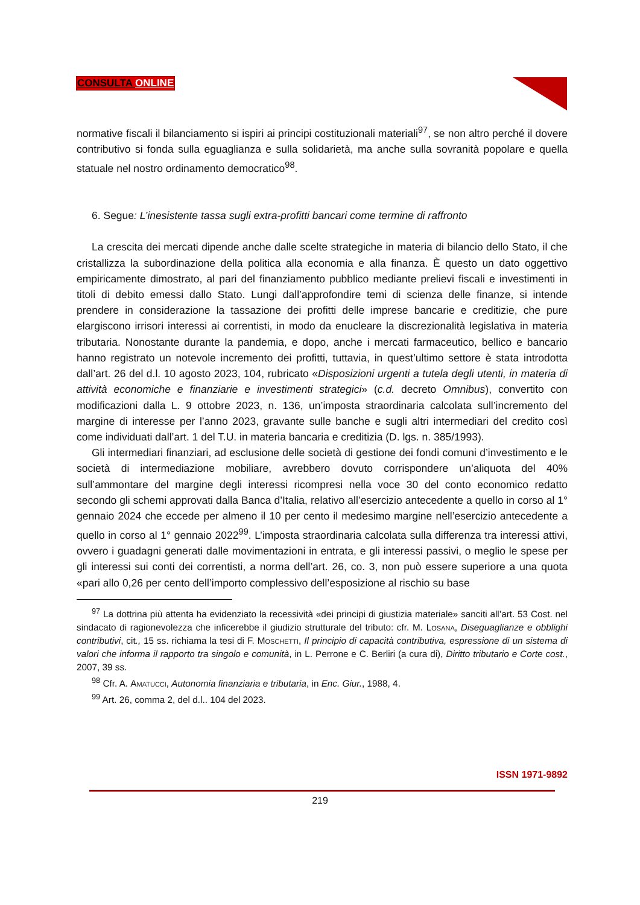CONSULTA ONLINE
normative fiscali il bilanciamento si ispiri ai principi costituzionali materiali<sup>97</sup>, se non altro perché il dovere contributivo si fonda sulla eguaglianza e sulla solidarietà, ma anche sulla sovranità popolare e quella statuale nel nostro ordinamento democratico<sup>98</sup>.
6. Segue: L’inesistente tassa sugli extra-profitti bancari come termine di raffronto
La crescita dei mercati dipende anche dalle scelte strategiche in materia di bilancio dello Stato, il che cristallizza la subordinazione della politica alla economia e alla finanza. È questo un dato oggettivo empiricamente dimostrato, al pari del finanziamento pubblico mediante prelievi fiscali e investimenti in titoli di debito emessi dallo Stato. Lungi dall’approfondire temi di scienza delle finanze, si intende prendere in considerazione la tassazione dei profitti delle imprese bancarie e creditizie, che pure elargiscono irrisori interessi ai correntisti, in modo da enucleare la discrezionalità legislativa in materia tributaria. Nonostante durante la pandemia, e dopo, anche i mercati farmaceutico, bellico e bancario hanno registrato un notevole incremento dei profitti, tuttavia, in quest’ultimo settore è stata introdotta dall’art. 26 del d.l. 10 agosto 2023, 104, rubricato «Disposizioni urgenti a tutela degli utenti, in materia di attività economiche e finanziarie e investimenti strategici» (c.d. decreto Omnibus), convertito con modificazioni dalla L. 9 ottobre 2023, n. 136, un’imposta straordinaria calcolata sull’incremento del margine di interesse per l’anno 2023, gravante sulle banche e sugli altri intermediari del credito così come individuati dall’art. 1 del T.U. in materia bancaria e creditizia (D. lgs. n. 385/1993).
Gli intermediari finanziari, ad esclusione delle società di gestione dei fondi comuni d’investimento e le società di intermediazione mobiliare, avrebbero dovuto corrispondere un’aliquota del 40% sull’ammontare del margine degli interessi ricompresi nella voce 30 del conto economico redatto secondo gli schemi approvati dalla Banca d’Italia, relativo all’esercizio antecedente a quello in corso al 1° gennaio 2024 che eccede per almeno il 10 per cento il medesimo margine nell’esercizio antecedente a quello in corso al 1° gennaio 2022<sup>99</sup>. L’imposta straordinaria calcolata sulla differenza tra interessi attivi, ovvero i guadagni generati dalle movimentazioni in entrata, e gli interessi passivi, o meglio le spese per gli interessi sui conti dei correntisti, a norma dell’art. 26, co. 3, non può essere superiore a una quota «pari allo 0,26 per cento dell’importo complessivo dell’esposizione al rischio su base
<sup>97</sup> La dottrina più attenta ha evidenziato la recessività «dei principi di giustizia materiale» sanciti all’art. 53 Cost. nel sindacato di ragionevolezza che inficerebbe il giudizio strutturale del tributo: cfr. M. Losana, Diseguaglianze e obblighi contributivi, cit., 15 ss. richiama la tesi di F. Moschetti, Il principio di capacità contributiva, espressione di un sistema di valori che informa il rapporto tra singolo e comunità, in L. Perrone e C. Berliri (a cura di), Diritto tributario e Corte cost., 2007, 39 ss.
<sup>98</sup> Cfr. A. Amatucci, Autonomia finanziaria e tributaria, in Enc. Giur., 1988, 4.
<sup>99</sup> Art. 26, comma 2, del d.l.. 104 del 2023.
ISSN 1971-9892
219